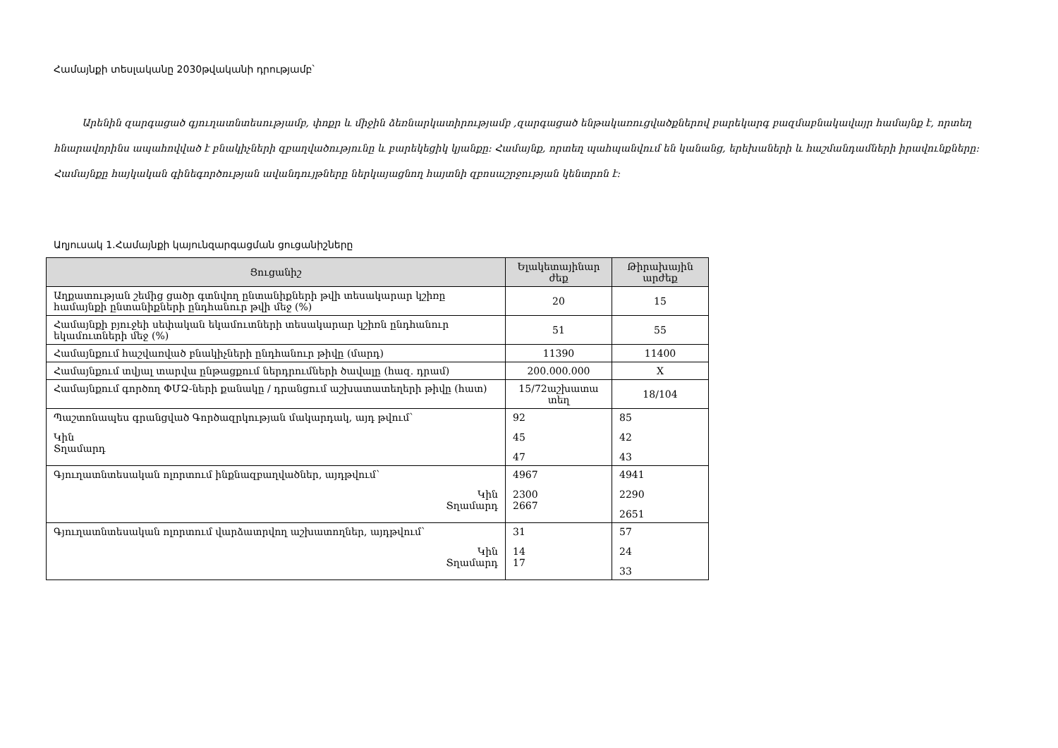Համայնքի տեսլականը 2030թվականի դրությամբ՝
Արենին զարգացած գյուղատնտեսությամբ, փոքր և միջին ձեռնարկատիրությամբ ,զարգացած ենթակառուցվածքներով բարեկարգ բազմաբնակավայր համայնք է, որտեղ հնարավորինս ապահովված է բնակիչների զբաղվածությունը և բարեկեցիկ կյանքը: Համայնք, որտեղ պահպանվում են կանանց, երեխաների և հաշմանդամների իրավունքները: Համայնքը հայկական գինեգործության ավանդույթները ներկայացնող հայտնի զբոսաշրջության կենտրոն է:
Աղյուսակ 1․Համայնքի կայունզարգացման ցուցանիշները
| Ցուցանիշ | Ելակետայինար ժեք | Թիրախային արժեք |
| --- | --- | --- |
| Աղքատության շեմից ցածր գտնվող ընտանիքների թվի տեսակարար կշիռը համայնքի ընտանիքների ընդհանուր թվի մեջ (%) | 20 | 15 |
| Համայնքի բյուջեի սեփական եկամուտների տեսակարար կշիռն ընդհանուր եկամուտների մեջ (%) | 51 | 55 |
| Համայնքում հաշվառված բնակիչների ընդհանուր թիվը (մարդ) | 11390 | 11400 |
| Համայնքում տվյալ տարվա ընթացքում ներդրումների ծավալը (հազ. դրամ) | 200.000.000 | X |
| Համայնքում գործող ՓՄՁ-ների քանակը / դրանցում աշխատատեղերի թիվը (հատ) | 15/72աշխատա տեղ | 18/104 |
| Պաշտոնապես գրանցված Գործազրկության մակարդակ, այդ թվում՝ Կին Տղամարդ | 92 45 47 | 85 42 43 |
| Գյուղատնտեսական ոլորտում ինքնազբաղվածներ, այդթվում՝ Կին Տղամարդ | 4967 2300 2667 | 4941 2290 2651 |
| Գյուղատնտեսական ոլորտում վարձատրվող աշխատողներ, այդթվում՝ Կին Տղամարդ | 31 14 17 | 57 24 33 |